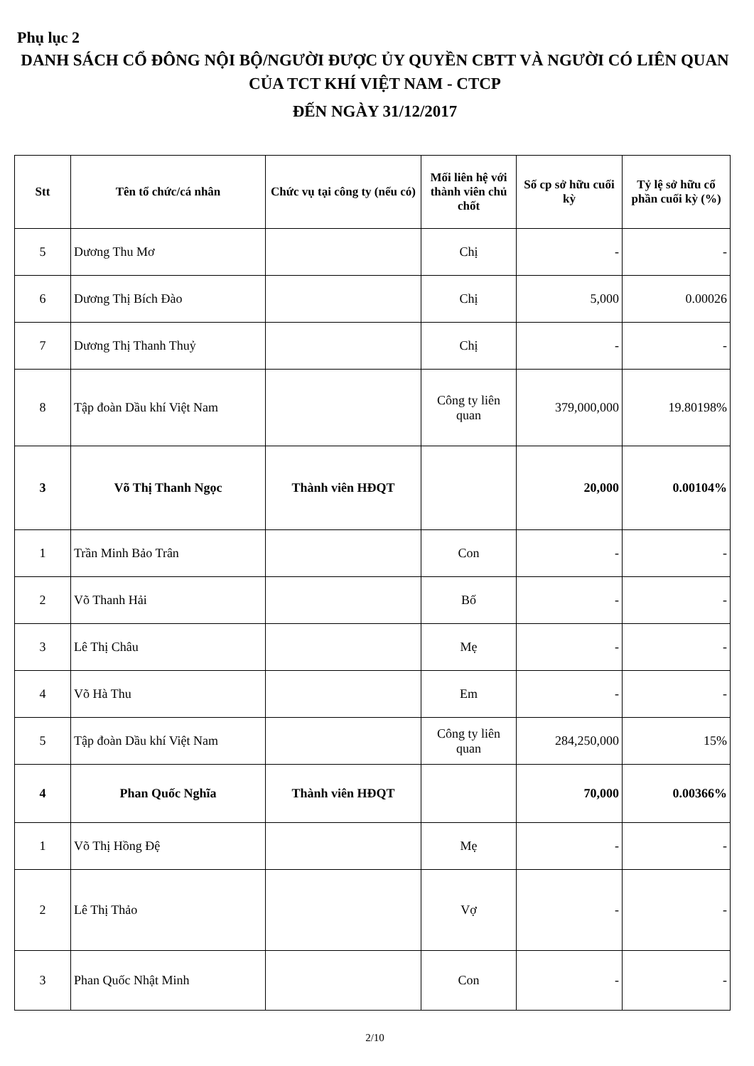Phụ lục 2
DANH SÁCH CỔ ĐÔNG NỘI BỘ/NGƯỜI ĐƯỢC ỦY QUYỀN CBTT VÀ NGƯỜI CÓ LIÊN QUAN CỦA TCT KHÍ VIỆT NAM - CTCP
ĐẾN NGÀY 31/12/2017
| Stt | Tên tổ chức/cá nhân | Chức vụ tại công ty (nếu có) | Mối liên hệ với thành viên chủ chốt | Số cp sở hữu cuối kỳ | Tỷ lệ sở hữu cổ phần cuối kỳ (%) |
| --- | --- | --- | --- | --- | --- |
| 5 | Dương Thu Mơ | | Chị | - | - |
| 6 | Dương Thị Bích Đào | | Chị | 5,000 | 0.00026 |
| 7 | Dương Thị Thanh Thuỷ | | Chị | - | - |
| 8 | Tập đoàn Dầu khí Việt Nam | | Công ty liên quan | 379,000,000 | 19.80198% |
| 3 | Võ Thị Thanh Ngọc | Thành viên HĐQT | | 20,000 | 0.00104% |
| 1 | Trần Minh Bảo Trân | | Con | - | - |
| 2 | Võ Thanh Hải | | Bố | - | - |
| 3 | Lê Thị Châu | | Mẹ | - | - |
| 4 | Võ Hà Thu | | Em | - | - |
| 5 | Tập đoàn Dầu khí Việt Nam | | Công ty liên quan | 284,250,000 | 15% |
| 4 | Phan Quốc Nghĩa | Thành viên HĐQT | | 70,000 | 0.00366% |
| 1 | Võ Thị Hồng Đệ | | Mẹ | - | - |
| 2 | Lê Thị Thảo | | Vợ | - | - |
| 3 | Phan Quốc Nhật Minh | | Con | - | - |
2/10